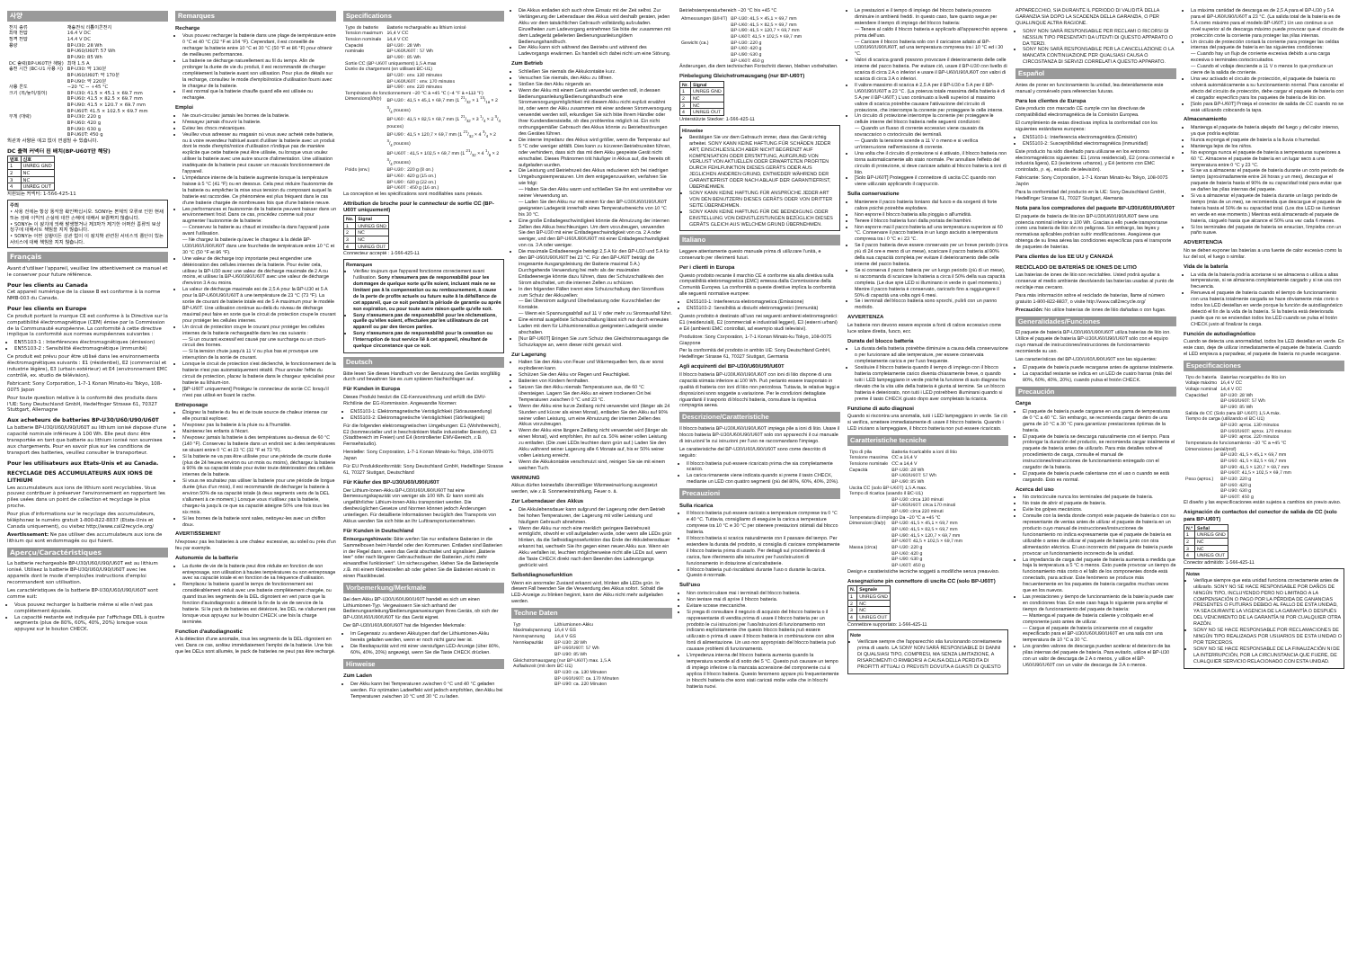사양
| 전지 종류 | 재충전식 리튬이온전지 |
| 최대 전압 | 16.4 V DC |
| 정격 전압 | 14.4 V DC |
| 용량 | BP-U30: 28 Wh BP-U60/U60T: 57 Wh BP-U90: 85 Wh |
| DC 출력(BP-U60T만 해당) | 최대 1.5 A |
| 충전 시간 (BC-U1 사용 시) | BP-U30: 약 130분 BP-U60/U60T: 약 170분 BP-U90: 약 220분 |
| 사용 온도 | −20 °C ~ +45 °C |
| 크기 (폭/높이/깊이) | BP-U30: 41.5 × 45.1 × 69.7 mm BP-U60: 41.5 × 82.5 × 69.7 mm BP-U90: 41.5 × 120.7 × 69.7 mm BP-U60T: 41.5 × 102.5 × 69.7 mm |
| 무게 (대략) | BP-U30: 220 g BP-U60: 420 g BP-U90: 630 g BP-U60T: 450 g |
외관과 사양은 예고 없이 변경될 수 있습니다.
DC 출력 커넥터 핀 배치(BP-U60T만 해당)
| 번호 | 신호 |
| --- | --- |
| 1 | UNREG GND |
| 2 | NC |
| 3 | NC |
| 4 | UNREG OUT |
지원되는 커넥터: 1-566-425-11
주의
• 사용 전에는 항상 동작을 확인하십시오. SONY는 본체의 오류로 인한 현재 또는 잠재 이익의 손실에 대한 손해에 대해서 보증하지 않습니다.
• SONY는 이 장치에 의해 발생했거나 제3자가 제기한 어떠한 종류의 보상 청구에 대해서도 책임을 지지 않습니다.
• SONY는 어떤 상황이든 상관 없이 이 장치와 관련된 서비스의 중단이 있는 서비스에 대해 책임을 지지 않습니다.
Français
Avant d'utiliser l'appareil, veuillez lire attentivement ce manuel et le conserver pour future référence.
Pour les clients au Canada
Cet appareil numérique de la classe B est conforme à la norme NMB-003 du Canada.
Pour les clients en Europe
Ce produit portant la marque CE est conforme à la Directive sur la compatibilité électromagnétique (CEM) émise par la Commission de la Communauté européenne. La conformité à cette directive implique la conformité aux normes européennes suivantes :
EN55103-1 : Interférences électromagnétiques (émission)
EN55103-2 : Sensibilité électromagnétique (immunité)
Ce produit est prévu pour être utilisé dans les environnements électromagnétiques suivants : E1 (résidentiel), E2 (commercial et industrie légère), E3 (urbain extérieur) et E4 (environnement EMC contrôlé, ex. studio de télévision).
Fabricant: Sony Corporation, 1-7-1 Konan Minato-ku Tokyo, 108-0075 Japon
Pour toute question relative à la conformité des produits dans l'UE: Sony Deutschland GmbH, Hedelfinger Strasse 61, 70327 Stuttgart, Allemagne
Aux acheteurs de batteries BP-U30/U60/U90/U60T
La batterie BP-U30/U60/U90/U60T au lithium ionisé dispose d'une capacité nominale inférieure à 100 Wh. Elle peut donc être transportée en tant que batterie au lithium ionisé non soumises aux chargements. Pour en savoir plus sur les conditions de transport des batteries, veuillez consulter le transporteur.
Pour les utilisateurs aux Etats-Unis et au Canada.
RECYCLAGE DES ACCUMULATEURS AUX IONS DE LITHIUM
Les accumulateurs aux ions de lithium sont recyclables. Vous pouvez contribuer à préserver l'environnement en rapportant les piles usées dans un point de collection et recyclage le plus proche.
Pour plus d'informations sur le recyclage des accumulateurs, téléphonez le numéro gratuit 1-800-822-8837 (Etats-Unis et Canada uniquement), ou visitez http://www.call2recycle.org/
Avertissement: Ne pas utiliser des accumulateurs aux ions de lithium qui sont endommagés ou qui fuient.
Aperçu/Caractéristiques
La batterie rechargeable BP-U30/U60/U90/U60T est au lithium ionisé. Utilisez la batterie BP-U30/U60/U90/U60T avec les appareils dont le mode d'emploi/les instructions d'emploi recommandent son utilisation.
Les caractéristiques de la batterie BP-U30/U60/U90/U60T sont comme suit:
Vous pouvez recharger la batterie même si elle n'est pas complètement épuisée.
La capacité restante est indiquée par l'affichage DEL à quatre segments (plus de 80%, 60%, 40%, 20%) lorsque vous appuyez sur le bouton CHECK.
Remarques
Recharge
Vous pouvez recharger la batterie dans une plage de température entre 0 °C et 40 °C (32 °F et 104 °F). Cependant, il est conseillé de recharger la batterie entre 10 °C et 30 °C (50 °F et 86 °F) pour obtenir de meilleures performances.
La batterie se décharge naturellement au fil du temps. Afin de prolonger la durée de vie du produit, il est recommandé de charger complètement la batterie avant son utilisation. Pour plus de détails sur la recharge, consultez le mode d'emploi/notice d'utilisation fourni avec le chargeur de la batterie.
Il est normal que la batterie chauffe quand elle est utilisée ou rechargée.
Emploi
Ne court-circuitez jamais les bornes de la batterie.
N'essayez jamais d'ouvrir la batterie.
Evitez les chocs mécaniques.
Veuillez vous adresser au magasin où vous avez acheté cette batterie, ou à votre revendeur habituel avant d'utiliser la batterie avec un produit dont le mode d'emploi/notice d'utilisation n'indique pas de manière explicite que cette batterie peut être utilisée, ou lorsque vous voulez utiliser la batterie avec une autre source d'alimentation. Une utilisation inadéquate de la batterie peut causer un mauvais fonctionnement de l'appareil.
L'impédance interne de la batterie augmente lorsque la température baisse à 5 °C (41 °F) ou en dessous. Cela peut réduire l'autonomie de la batterie ou empêcher la mise sous tension du composant auquel la batterie est raccordée. Ce phénomène est plus fréquent dans le cas d'une batterie chargée de nombreuses fois que d'une batterie neuve.
Les performances et l'autonomie de la batterie peuvent baisser dans un environnement froid. Dans ce cas, procédez comme suit pour augmenter l'autonomie de la batterie:
— Conservez la batterie au chaud et installez-la dans l'appareil juste avant l'utilisation.
— Ne chargez la batterie qu'avec le chargeur à la dédié BP-U30/U60/U90/U60T dans une fourchette de température entre 10 °C et 30 °C (50 °F et 86 °F).
Une valeur de décharge trop importante peut engendrer une détérioration des cellules internes de la batterie. Pour éviter cela, utilisez la BP-U30 avec une valeur de décharge maximale de 2 A ou moins, et utilisez la BP-U60/U90/U60T avec une valeur de décharge d'environ 3 A ou moins.
La valeur de décharge maximale est de 2,5 A pour la BP-U30 et 5 A pour la BP-U60/U90/U60T à une température de 23 °C (73 °F). La sortie de courant de batterie totale est de 5 A maximum pour le modèle BP-U60T. Une utilisation continue au-delà du niveau de décharge maximal peut faire en sorte que le circuit de protection coupe le courant pour protéger les cellules internes.
Un circuit de protection coupe le courant pour protéger les cellules internes de la batterie rechargeable dans les cas suivants :
— Si un courant excessif est causé par une surcharge ou un court-circuit des bornes.
— Si la tension chute jusqu'à 11 V ou plus bas et provoque une interruption de la sortie de courant.
Lorsque le circuit de protection s'est déclenché, le fonctionnement de la batterie n'est pas automatiquement rétabli. Pour annuler l'effet du circuit de protection, placez la batterie dans le chargeur spécialisé pour batterie au lithium-ion.
[BP-U60T uniquement] Protégez le connecteur de sortie CC lorsqu'il n'est pas utilisé en fixant le cache.
Entreposage
Éloignez la batterie du feu et de toute source de chaleur intense car elle pourrait exploser.
N'exposez pas la batterie à la pluie ou à l'humidité.
Maintenez les enfants à l'écart.
N'exposez jamais la batterie à des températures au-dessus de 60 °C (140 °F). Conservez la batterie dans un endroit sec à des températures se situant entre 0 °C et 23 °C (32 °F et 73 °F).
Si la batterie ne va pas être utilisée pour une période de courte durée (plus de 24 heures environ ou un mois ou moins), déchargez la batterie à 90% de sa capacité totale pour éviter toute détérioration des cellules internes de la batterie.
Si vous ne souhaitez pas utiliser la batterie pour une période de longue durée (plus d'un mois), il est recommandé de décharger la batterie à environ 50% de sa capacité totale (à deux segments verts de la DEL s'allument à ce moment.) Lorsque vous n'utilisez pas la batterie, chargez-la jusqu'à ce que sa capacité atteigne 50% une fois tous les six mois.
Si les bornes de la batterie sont sales, nettoyez-les avec un chiffon doux.
AVERTISSEMENT
N'exposez pas les batteries à une chaleur excessive, au soleil ou près d'un feu par exemple.
Autonomie de la batterie
La durée de vie de la batterie peut être réduite en fonction de son entreposage, son utilisation à hautes températures ou son entreposage avec sa capacité totale et en fonction de sa fréquence d'utilisation.
Remplacez la batterie quand le temps de fonctionnement est considérablement réduit avec une batterie complètement chargée, ou quand tous les segments de la DEL clignotent en vert parce que la fonction d'autodiagnostic a détecté la fin de la vie de service de la batterie. Si le pack de batteries est détérioré, les DEL ne s'allument pas lorsque vous appuyez sur le bouton CHECK une fois la charge terminée.
Fonction d'autodiagnostic
A la détection d'une anomalie, tous les segments de la DEL clignotent en vert. Dans ce cas, arrêtez immédiatement l'emploi de la batterie. Une fois que les DELs sont allumés, le pack de batteries ne peut pas être rechargé.
Specifications
| Type de batterie | Batterie rechargeable au lithium ionisé |
| Tension maximum | 16,4 V CC |
| Tension nominale | 14,4 V CC |
| Capacité nominale | BP-U30 : 28 Wh BP-U60/U60T : 57 Wh BP-U90 : 85 Wh |
| Sortie CC (BP-U60T uniquement) 1,5 A max | |
| Durée de chargement (en utilisant BC-U1) | |
| | BP-U30 : env. 130 minutes BP-U60/U60T : env. 170 minutes BP-U90 : env. 220 minutes |
| Température de fonctionnement −20 °C à +45 °C (−4 °F à +113 °F) | |
| Dimensions(l/h/p) | BP-U30 : 41,5 × 45,1 × 69,7 mm (1 21/32 × 1 13/16 × 2 3/4 pouces) BP-U60 : 41,5 × 82,5 × 69,7 mm (1 21/32 × 3 1/4 × 2 3/4 pouces) BP-U90 : 41,5 × 120,7 × 69,7 mm (1 21/32 × 4 3/4 × 2 3/4 pouces) BP-U60T : 41,5 × 102,5 × 69,7 mm (1 21/32 × 4 1/8 × 2 3/4 pouces) |
| Poids (env.) | BP-U30 : 220 g (8 on.) BP-U60 : 420 g (15 on.) BP-U90 : 630 g (22 on.) BP-U60T : 450 g (16 on.) |
La conception et les spécifications sont modifiables sans préavis.
Attribution de broche pour le connecteur de sortie CC (BP-U60T uniquement)
| No. | Signal |
| --- | --- |
| 1 | UNREG GND |
| 2 | NC |
| 3 | NC |
| 4 | UNREG OUT |
Connecteur accepté : 1-566-425-11
Remarques
Vérifiez toujours que l'appareil fonctionne correctement avant l'utilisation. Sony n'assumera pas de responsabilité pour les dommages de quelque sorte qu'ils soient, incluant mais ne se limitant pas à la compensation ou au remboursement, à cause de la perte de profits actuels ou futurs suite à la défaillance de cet appareil, que ce soit pendant la période de garantie ou après son expiration, ou pour toute autre raison quelle qu'elle soit.
Sony n'assumera pas de responsabilité pour les réclamations, quelle qu'elles soient, effectuées par les utilisateurs de cet appareil ou par des tierces parties.
Sony n'assumera pas de responsabilité pour la cessation ou l'interruption de tout service lié à cet appareil, résultant de quelque circonstance que ce soit.
Deutsch
Bitte lesen Sie dieses Handbuch vor der Benutzung des Geräts sorgfältig durch und bewahren Sie es zum späteren Nachschlagen auf.
Für Kunden in Europa
Dieses Produkt besitzt die CE-Kennzeichnung und erfüllt die EMV-Richtlinie der EG-Kommission. Angewandte Normen:
EN55103-1: Elektromagnetische Verträglichkeit (Störaussendung)
EN55103-2: Elektromagnetische Verträglichkeit (Störfestigkeit)
Für die folgenden elektromagnetischen Umgebungen: E1 (Wohnbereich), E2 (kommerzieller und in beschränktem Maße industrieller Bereich), E3 (Stadtbereich im Freien) und E4 (kontrollierter EMV-Bereich, z.B. Fernsehstudio).
Hersteller: Sony Corporation, 1-7-1 Konan Minato-ku Tokyo, 108-0075 Japan
Für EU Produktkonformität: Sony Deutschland GmbH, Hedelfinger Strasse 61, 70327 Stuttgart, Deutschland
Für Käufer des BP-U30/U60/U90/U60T
Der Lithium-Ionen-Akku BP-U30/U60/U90/U60T hat eine Bemessungskapazität von weniger als 100 Wh. Er kann somit als ungefährlicher Lithium-Ionen-Akku transportiert werden. Die diesbezüglichen Gesetze und Normen können jedoch Änderungen unterliegen. Für detaillierte Informationen bezüglich des Transports von Akkus wenden Sie sich bitte an Ihr Lufttransportunternehmen.
Für Kunden in Deutschland
Entsorgungshinweis: Bitte werfen Sie nur entladene Batterien in die Sammelboxen beim Handel oder den Kommunen. Entladen sind Batterien in der Regel dann, wenn das Gerät abschaltet und signalisiert „Batterie leer" oder nach längerer Gebrauchsdauer der Batterien „nicht mehr einwandfrei funktioniert". Um sicherzugehen, kleben Sie die Batteriepole z.B. mit einem Klebestreifen ab oder geben Sie die Batterien einzeln in einen Plastikbeutel.
Vorbemerkung/Merkmale
Bei dem Akku BP-U30/U60/U90/U60T handelt es sich um einen Lithiumionen-Typ. Vergewissern Sie sich anhand der Bedienungsanleitung/Bedienungsanweisungen Ihres Geräts, ob sich der BP-U30/U60/U90/U60T für das Gerät eignet.
Der BP-U30/U60/U90/U60T hat die folgenden Merkmale:
Im Gegensatz zu anderen Akkutypen darf der Lithiumionen-Akku bereits geladen werden, wenn er noch nicht ganz leer ist.
Die Restkapazität wird mit einer vierstufigen LED-Anzeige (über 80%, 60%, 40%, 20%) angezeigt, wenn Sie die Taste CHECK drücken.
Hinweise
Zum Laden
Der Akku kann bei Temperaturen zwischen 0 °C und 40 °C geladen werden. Für optimalen Ladeeffekt wird jedoch empfohlen, den Akku bei Temperaturen zwischen 10 °C und 30 °C zu laden.
Die Akkus entladen sich auch ohne Einsatz mit der Zeit selbst. Zur Verlängerung der Lebensdauer des Akkus wird deshalb geraten, jeden Akku vor dem tatsächlichen Gebrauch vollständig aufzuladen. Einzelheiten zum Ladevorgang entnehmen Sie bitte der zusammen mit dem Ladegerät gelieferten Bedienungsanleitung/dem Bedienungshandbuch.
Der Akku kann sich während des Betriebs und während des Ladevorgangs erwärmen. Es handelt sich dabei nicht um eine Störung.
Zum Betrieb
Schließen Sie niemals die Akkukontakte kurz.
Versuchen Sie niemals, den Akku zu öffnen.
Stoßen Sie den Akku nirgends an.
Wenn der Akku mit einem Gerät verwendet werden soll, in dessen Bedienungsanleitung/Bedienungshandbuch eine Stromversorgungsmöglichkeit mit diesem Akku nicht explizit erwähnt ist, oder wenn der Akku zusammen mit einer anderen Stromversorgung verwendet werden soll, erkundigen Sie sich bitte Ihrem Händler oder Ihrer Kundendienststelle, ob dies problemlos möglich ist. Ein nicht ordnungsgemäßer Gebrauch des Akkus könnte zu Betriebsstörungen des Gerätes führen.
Die interne Impedanz des Akkus wird größer, wenn die Temperatur auf 5 °C oder weniger abfällt. Dies kann zu kürzeren Betriebszeiten führen, oder verhindern, dass sich das mit dem Akku gespeiste Gerät nicht einschaltet. Dieses Phänomen tritt häufiger in Akkus auf, die bereits oft aufgeladen wurden.
Die Leistung und Betriebszeit des Akkus reduzieren sich bei niedrigen Umgebungstemperaturen. Um dem entgegenzuwirken, verfahren Sie wie folgt:
— Halten Sie den Akku warm und schließen Sie ihn erst unmittelbar vor seiner Verwendung an.
— Laden Sie den Akku nur mit einem für den BP-U30/U60/U90/U60T geeigneten Ladegerät innerhalb eines Temperaturbereichs von 10 °C bis 30 °C.
Eine große Entladegeschwindigkeit könnte die Abnutzung der internen Zellen des Akkus beschleunigen. Um dem vorzubeugen, verwenden Sie den BP-U30 mit einer Entladegeschwindigkeit von ca. 2 A oder weniger, und den BP-U60/U90/U60T mit einer Entladegeschwindigkeit von ca. 3 A oder weniger.
Die maximale Entladeenergie beträgt 2,5 A für den BP-U30 und 5 A für den BP-U60/U90/U60T bei 23 °C. Für den BP-U60T beträgt die insgesamte Ausgangsleistung der Batterie maximal 5 A.) Durchgehende Verwendung bei mehr als der maximalen Entladeenergie könnte dazu führen, dass der Schutzschaltkreis den Strom abschaltet, um die internen Zellen zu schützen.
In den folgenden Fällen trennt eine Schutzschaltung den Stromfluss zum Schutz der Akkuzellen:
— Bei Überstrom aufgrund Überbelastung oder Kurzschließen der Kontakte.
— Wenn ein Spannungsabfall auf 11 V oder mehr zu Stromausfall führt.
Eine einmal ausgelöste Schutzschaltung lässt sich nur durch erneutes Laden mit dem für Lithiumionenakkus geeigneten Ladegerät wieder abschalten.
[Nur BP-U60T] Bringen Sie zum Schutz des Gleichstromausgangs die Schutzkappe an, wenn dieser nicht genutzt wird.
Zur Lagerung
Halten Sie den Akku von Feuer und Wärmequellen fern, da er sonst explodieren kann.
Schützen Sie den Akku vor Regen und Feuchtigkeit.
Batterien von Kindern fernhalten.
Setzen Sie den Akku niemals Temperaturen aus, die 60 °C übersteigen. Lagern Sie den Akku an einem trockenen Ort bei Temperaturen zwischen 0 °C und 23 °C.
Wenn der Akku eine kurze Zeitlang nicht verwendet wird (länger als 24 Stunden und kürzer als einen Monat), entladen Sie den Akku auf 90% seiner vollen Leistung, um eine Abnutzung der internen Zellen des Akkus vorzubeugen.
Wenn der Akku eine längere Zeitlang nicht verwendet wird (länger als einen Monat), wird empfohlen, ihn auf ca. 50% seiner vollen Leistung zu entladen. (Die zwei LEDs leuchten dann grün auf.) Laden Sie den Akku während seiner Lagerung alle 6 Monate auf, bis er 50% seiner vollen Leistung erreicht.
Wenn die Akkukontakte verschmutzt sind, reinigen Sie sie mit einem weichen Tuch.
WARNUNG
Akkus dürfen keinesfalls übermäßiger Wärmeeinwirkung ausgesetzt werden, wie z.B. Sonneneinstrahlung, Feuer o. ä.
Zur Lebensdauer des Akkus
Die Akkulebensdauer kann aufgrund der Lagerung oder dem Betrieb bei hohen Temperaturen, der Lagerung mit voller Leistung und häufigem Gebrauch abnehmen.
Wenn der Akku nur noch eine merklich geringere Betriebszeit ermöglicht, obwohl er voll aufgeladen wurde, oder wenn alle LEDs grün blinken, da die Selbstdiagnosefunktion das Ende der Akkulebensdauer erkannt hat, wechseln Sie ihn gegen einen neuen Akku aus. Wenn ein Akku verfallen ist, leuchten möglicherweise nicht alle LEDs auf, wenn die Taste CHECK direkt nach dem Beenden des Ladevorgangs gedrückt wird.
Selbstdiagnosefunktion
Wenn ein anormaler Zustand erkannt wird, blinken alle LEDs grün. In diesem Fall beenden Sie die Verwendung des Akkus sofort. Sobald die LED-Anzeige zu blinken beginnt, kann der Akku nicht mehr aufgeladen werden.
Techne Daten
| Typ | Lithiumionen-Akku |
| Maximalspannung | 16,4 V GS |
| Nennspannung | 14,4 V GS |
| Nennkapazität | BP-U30: 28 Wh BP-U60/U60T: 57 Wh BP-U90: 85 Wh |
| Gleichstromausgang (nur BP-U60T) max. 1,5 A | |
| Aufladezeit (mit dem BC-U1) | |
| | BP-U30: ca. 130 Minuten BP-U60/U60T: ca. 170 Minuten BP-U90: ca. 220 Minuten |
Betriebstemperaturbereich −20 °C bis +45 °C
| Abmessungen (B/H/T) | BP-U30: 41,5 × 45,1 × 69,7 mm BP-U60: 41,5 × 82,5 × 69,7 mm BP-U90: 41,5 × 120,7 × 69,7 mm BP-U60T: 41,5 × 102,5 × 69,7 mm |
| Gewicht (ca.) | BP-U30: 220 g BP-U60: 420 g BP-U90: 630 g BP-U60T: 450 g |
Änderungen, die dem technischen Fortschritt dienen, bleiben vorbehalten.
Pinbelegung Gleichstromausgang (nur BP-U60T)
| Nr. | Signal |
| --- | --- |
| 1 | UNREG GND |
| 2 | NC |
| 3 | NC |
| 4 | UNREG OUT |
Unterstützte Stecker: 1-566-425-11
Hinweise
Bestätigen Sie vor dem Gebrauch immer, dass das Gerät richtig arbeitet. SONY KANN KEINE HAFTUNG FÜR SCHÄDEN JEDER ART, EINSCHLIESSLICH ABER NICHT BEGRENZT AUF KOMPENSATION ODER ERSTATTUNG, AUFGRUND VON VERLUST VON AKTUELLEN ODER ERWARTETEN PROFITEN DURCH FEHLFUNKTION DIESES GERÄTS ODER AUS JEGLICHEN ANDEREN GRUND, ENTWEDER WÄHREND DER GARANTIEFRIST ODER NACH ABLAUF DER GARANTIEFRIST, ÜBERNEHMEN.
SONY KANN KEINE HAFTUNG FÜR ANSPRÜCHE JEDER ART VON DEN BENUTZERN DIESES GERÄTS ODER VON DRITTER SEITE ÜBERNEHMEN.
SONY KANN KEINE HAFTUNG FÜR DIE BEENDIGUNG ODER EINSTELLUNG VON DIENSTLEISTUNGEN BEZÜGLICH DIESES GERÄTS GLEICH AUS WELCHEM GRUND ÜBERNEHMEN.
Italiano
Leggere attentamente questo manuale prima di utilizzare l'unità, e conservarlo per riferimenti futuri.
Per i clienti in Europa
Questo prodotto recante il marchio CE è conforme sia alla direttiva sulla compatibilità elettromagnetica (EMC) emessa dalla Commissione della Comunità Europea. La conformità a queste direttive implica la conformità alle seguenti normative europee:
EN55103-1: Interferenza elettromagnetica (Emissione)
EN55103-2: Sensibilità ai disturbi elettromagnetici (Immunità)
Questo prodotto è destinato all'uso nei seguenti ambienti elettromagnetici: E1 (residenziali), E2 (commerciali e industriali leggeri), E3 (esterni urbani) e E4 (ambienti EMC controllati, ad esempio studi televisivi).
Produttore: Sony Corporation, 1-7-1 Konan Minato-ku Tokyo, 108-0075 Giappone
Per la conformità del prodotto in ambito UE: Sony Deutschland GmbH, Hedelfinger Strasse 61, 70327 Stuttgart, Germania
Agli acquirenti del BP-U30/U60/U90/U60T
Il blocco batteria BP-U30/U60/U90/U60T con ioni di litio dispone di una capacità stimata inferiore ai 100 Wh. Può pertanto essere trasportato in qualità di batteria con ioni di litio non pericolosa. Tuttavia, le relative leggi e disposizioni sono soggette a variazione. Per le condizioni dettagliate riguardanti il trasporto di blocchi batteria, consultare la rispettiva compagnia aerea.
Descrizione/Caratteristiche
Il blocco batteria BP-U30/U60/U90/U60T impiega pile a ioni di litio. Usare il blocco batteria BP-U30/U60/U90/U60T solo con apparecchi il cui manuale di istruzioni/ le cui istruzioni per l'uso ne raccomandano l'impiego.
Le caratteristiche del BP-U30/U60/U90/U60T sono come descritto di seguito:
Il blocco batteria può essere ricaricato prima che sia completamente scarico.
La carica rimanente viene indicata quando si preme il tasto CHECK, mediante un LED con quattro segmenti (più del 80%, 60%, 40%, 20%).
Precauzioni
Sulla ricarica
Il blocco batteria può essere caricato a temperature comprese tra 0 °C e 40 °C. Tuttavia, consigliamo di eseguire la carica a temperature comprese tra 10 °C e 30 °C per ottenere prestazioni ottimali dal blocco batteria.
Il blocco batteria si scarica naturalmente con il passare del tempo. Per estendere la durata del prodotto, si consiglia di caricare completamente il blocco batteria prima di usarlo. Per dettagli sul procedimento di carica, fare riferimento alle istruzioni per l'uso/istruzioni di funzionamento in dotazione al caricabatterie.
Il blocco batteria può riscaldarsi durante l'uso o durante la carica. Questo è normale.
Sull'uso
Non cortocircuitare mai i terminali del blocco batteria.
Non tentare mai di aprire il blocco batteria.
Evitare scosse meccaniche.
Si prega di consultare il negozio di acquisto del blocco batteria o il rappresentante di vendita prima di usare il blocco batteria per un prodotto le cui istruzioni per l'uso/istruzioni di funzionamento non indicano esplicitamente che questo blocco batteria può essere utilizzato o prima di usare il blocco batteria in combinazione con altre fonti di alimentazione. Un uso non appropriato del blocco batteria può causare problemi di funzionamento.
L'impedenza interna del blocco batteria aumenta quando la temperatura scende al di sotto dei 5 °C. Questo può causare un tempo di impiego inferiore o la mancata accensione del componente cui si applica il blocco batteria. Questo fenomeno appare più frequentemente in blocchi batteria che sono stati caricati molte volte che in blocchi batteria nuovi.
Le prestazioni e il tempo di impiego del blocco batteria possono diminuire in ambienti freddi. In questo caso, fare quanto segue per estendere il tempo di impiego del blocco batteria:
— Tenere al caldo il blocco batteria e applicarlo all'apparecchio appena prima dell'uso.
— Caricare il blocco batteria solo con il caricatore adatto al BP-U30/U60/U90/U60T, ad una temperatura compresa tra i 10 °C ed i 30 °C.
Valori di scarica grandi possono provocare il deterioramento delle celle interne del pacco batteria. Per evitare ciò, usare il BP-U30 con livello di scarica di circa 2 A o inferiori e usare il BP-U60/U90/U60T con valori di scarica di circa 3 A o inferiori.
Il valore massimo di scarica è 2,5 A per il BP-U30 e 5 A per il BP-U60/U90/U60T a 23 °C. (La potenza totale massima della batteria è di 5 A per il BP-U60T.) L'uso continuato a livelli superiori al massimo valore di scarica potrebbe causare l'attivazione del circuito di protezione, che interrompe la corrente per proteggere le celle interne.
Un circuito di protezione interrompe la corrente per proteggere le cellule interne del blocco batteria nelle seguenti condizioni:
— Quando un flusso di corrente eccessivo viene causato da sovraccarico o cortocircuito dei terminali.
— Quando la tensione scende a 11 V o meno e si verifica un'interruzione nell'emissione di corrente.
Una volta che il circuito di protezione si è attivato, il blocco batteria non torna automaticamente allo stato normale. Per annullare l'effetto del circuito di protezione, si deve caricare adatto al blocco batteria a ioni di litio.
[Solo BP-U60T] Proteggere il connettore di uscita CC quando non viene utilizzato applicando il cappuccio.
Sulla conservazione
Mantenere il pacco batteria lontano dal fuoco e da sorgenti di forte calore poiché potrebbe esplodere.
Non esporre il blocco batteria alla pioggia o all'umidità.
Tenere il blocco batteria fuori dalla portata dei bambini.
Non esporre mai il pacco batteria ad una temperatura superiore ai 60 °C. Conservare il pacco batteria in un luogo asciutto a temperatura compresa tra i 0 °C e i 23 °C.
Se il pacco batteria deve essere conservato per un breve periodo (circa più di 24 ore e meno di un mese), scaricare il pacco batteria al 90% della sua capacità completa per evitare il deterioramento delle celle interne del pacco batteria.
Se si conserva il pacco batteria per un lungo periodo (più di un mese), si raccomanda di scaricare la batteria a circa il 50% della sua capacità completa. (Le due spie LED si illuminano in verde in quel momento.) Mentre il pacco batteria è conservato, caricarlo fino a raggiungere il 50% di capacità una volta ogni 6 mesi.
Se i terminali del blocco batteria sono sporchi, pulirli con un panno morbido.
AVVERTENZA
Le batterie non devono essere esposte a fonti di calore eccessivo come luce solare diretta, fuoco, ecc.
Durata del blocco batteria
La durata della batteria potrebbe diminuire a causa della conservazione o per funzionare ad alte temperature, per essere conservata completamente carica e per l'uso frequente.
Sostituire il blocco batteria quando il tempo di impiego con il blocco batteria completamente carico diventa chiaramente breve, o quando tutti i LED lampeggiano in verde poiché la funzione di auto diagnosi ha rilevato che la vita utile della batteria è giunta al termine. Se un blocco batteria è deteriorato, non tutti i LED potrebbero illuminarsi quando si preme il tasto CHECK giusto dopo aver completato la ricarica.
Funzione di auto diagnosi
Quando si riscontra una anomalia, tutti i LED lampeggiano in verde. Se ciò si verifica, smettere immediatamente di usare il blocco batteria. Quando i LED iniziano a lampeggiare, il blocco batteria non può essere ricaricato.
Caratteristiche tecniche
| Tipo di pila | Batteria ricaricabile a ioni di litio |
| Tensione massima | CC a 16,4 V |
| Tensione nominale | CC a 14,4 V |
| Capacità | BP-U30: 28 Wh BP-U60/U60T: 57 Wh BP-U90: 85 Wh |
| Uscita CC (solo BP-U60T) 1,5 A max. | |
| Tempo di ricarica (usando il BC-U1) | |
| | BP-U30: circa 130 minuti BP-U60/U60T: circa 170 minuti BP-U90: circa 220 minuti |
| Temperatura di impiego Da −20 °C a +45 °C | |
| Dimensioni (l/a/p) | BP-U30: 41,5 × 45,1 × 69,7 mm BP-U60: 41,5 × 82,5 × 69,7 mm BP-U90: 41,5 × 120,7 × 69,7 mm BP-U60T: 41,5 × 102,5 × 69,7 mm |
| Massa (circa) | BP-U30: 220 g BP-U60: 420 g BP-U90: 630 g BP-U60T: 450 g |
Design e caratteristiche tecniche soggetti a modifiche senza preavviso.
Assegnazione pin connettore di uscita CC (solo BP-U60T)
| N. | Segnale |
| --- | --- |
| 1 | UNREG GND |
| 2 | NC |
| 3 | NC |
| 4 | UNREG OUT |
Connettore supportato: 1-566-425-11
Note
Verificare sempre che l'apparecchio stia funzionando correttamente prima di usarlo. LA SONY NON SARÀ RESPONSABILE DI DANNI DI QUALSIASI TIPO, COMPRESI, MA SENZA LIMITAZIONE, A RISARCIMENTI O RIMBORSI A CAUSA DELLA PERDITA DI PROFITTI ATTUALI O PREVISTI DOVUTA A GUASTI DI QUESTO
APPARECCHIO, SIA DURANTE IL PERIODO DI VALIDITÀ DELLA GARANZIA SIA DOPO LA SCADENZA DELLA GARANZIA, O PER QUALUNQUE ALTRA RAGIONE.
SONY NON SARÀ RESPONSABILE PER RECLAMI O RICORSI DI NESSUN TIPO PRESENTATI DA UTENTI DI QUESTO APPARATO O DA TERZI.
SONY NON SARÀ RESPONSABILE PER LA CANCELLAZIONE O LA MANCATA CONTINUAZIONE PER QUALSIASI CAUSA O CIRCOSTANZA DI SERVIZI CORRELATI A QUESTO APPARATO.
Español
Antes de poner en funcionamiento la unidad, lea detenidamente este manual y consérvelo para referencias futuras.
Para los clientes de Europa
Este producto con marcado CE cumple con las directivas de compatibilidad electromagnética de la Comisión Europea.
El cumplimiento de estas directivas implica la conformidad con los siguientes estándares europeos:
EN55103-1: Interferencia electromagnética (Emisión)
EN55103-2: Susceptibilidad electromagnética (Inmunidad)
Este producto ha sido diseñado para utilizarse en los entornos electromagnéticos siguientes: E1 (zona residencial), E2 (zona comercial e industria ligera), E3 (exteriores urbanos), y E4 (entorno con EMC controlado, p. ej., estudio de televisión).
Fabricante: Sony Corporation, 1-7-1 Konan Minato-ku Tokyo, 108-0075 Japón
Para la conformidad del producto en la UE: Sony Deutschland GmbH, Hedelfinger Strasse 61, 70327 Stuttgart, Alemania
Nota para los compradores del paquete BP-U30/U60/U90/U60T
El paquete de batería de litio ion BP-U30/U60/U90/U60T tiene una potencia nominal inferior a 100 Wh. Gracias a ello puede transportarse como una batería de litio ión no peligrosa. Sin embargo, las leyes y normativas aplicables podrían sufrir modificaciones. Asegúrese que obtenga de su línea aérea las condiciones específicas para el transporte de paquetes de baterías.
Para clientes de los EE UU y CANADÁ
RECICLADO DE BATERÍAS DE IONES DE LITIO
Las baterías de iones de litio son reciclables. Usted podrá ayudar a conservar el medio ambiente devolviendo las baterías usadas al punto de reciclaje mas cercano.
Para más información sobre el reciclado de baterías, llame al número gratuito 1-800-822-8837, o visite http://www.call2recycle.org/
Precaución: No utilice baterías de iones de litio dañadas o con fugas.
Generalidades/Funciones
El paquete de batería BP-U30/U60/U90/U60T utiliza baterías de litio ion. Utilice el paquete de batería BP-U30/U60/U90/U60T sólo con el equipo cuyo manual de instrucciones/instrucciones de funcionamiento recomiende su uso.
Las características del BP-U30/U60/U90/U60T son las siguientes:
El paquete de batería puede recargarse antes de agotarse totalmente.
La capacidad restante se indica en un LED de cuatro barras (más del 80%, 60%, 40%, 20%), cuando pulsa el botón CHECK.
Precaución
Carga
El paquete de batería puede cargarse en una gama de temperaturas de 0 °C a 40 °C. Sin embargo, se recomienda cargar dentro de una gama de 10 °C a 30 °C para garantizar prestaciones óptimas de la batería.
El paquete de batería se descarga naturalmente con el tiempo. Para prolongar la duración del producto, se recomienda cargar totalmente el paquete de batería antes de utilizarlo. Para más detalles sobre el procedimiento de carga, consulte el manual de instrucciones/instrucciones de funcionamiento entregado con el cargador de la batería.
El paquete de batería puede calentarse con el uso o cuando se está cargando. Esto es normal.
Acerca del uso
No cortocircuite nunca los terminales del paquete de batería.
No trate de abrir el paquete de batería.
Evite los golpes mecánicos.
Consulte con la tienda donde compró este paquete de batería o con su representante de ventas antes de utilizar el paquete de batería en un producto cuyo manual de instrucciones/instrucciones de funcionamiento no indica expresamente que el paquete de batería es utilizable o antes de utilizar el paquete de batería junto con otra alimentación eléctrica. El uso incorrecto del paquete de batería puede provocar un funcionamiento incorrecto de la unidad.
La impedancia de carga del paquete de batería aumenta a medida que baja la temperatura a 5 °C o menos. Esto puede provocar un tiempo de funcionamiento más corto o el fallo de los componentes donde está conectado, para activar. Este fenómeno se produce más frecuentemente en los paquetes de batería cargados muchas veces que en los nuevos.
Las prestaciones y tiempo de funcionamiento de la batería puede caer en condiciones frías. En este caso haga lo siguiente para ampliar el tiempo de funcionamiento del paquete de batería:
— Mantenga el paquete de batería caliente y colóquelo en el componente justo antes de utilizar.
— Cargue el paquete de batería únicamente con el cargador especificado para el BP-U30/U60/U90/U60T en una sala con una temperatura de 10 °C a 30 °C.
Los grandes valores de descarga pueden acelerar el deterioro de las pilas internas del paquete de batería. Para evitarlo, utilice el BP-U30 con un valor de descarga de 2 A o menos, y utilice el BP-U60/U90/U60T con un valor de descarga de 3 A o menos.
La máxima cantidad de descarga es de 2,5 A para el BP-U30 y 5 A para el BP-U60/U90/U60T a 23 °C. (La salida total de la batería es de 5 A como máximo para el modelo BP-U60T.) Un uso continuo a un nivel superior al de descarga máximo puede provocar que el circuito de protección corte la corriente para proteger las pilas internas.
Un circuito de protección cortará la corriente para proteger las celdas internas del paquete de batería en las siguientes condiciones:
— Cuando hay un flujo de corriente excesiva debido a una carga excesiva o terminales cortocircuitados.
— Cuando el voltaje desciende a 11 V o menos lo que produce un cierre de la salida de corriente.
Una vez activado el circuito de protección, el paquete de batería no volverá automáticamente a su funcionamiento normal. Para cancelar el efecto del circuito de protección, debe cargar el paquete de batería con el cargador específico para los paquetes de batería de litio ion.
[Solo para BP-U60T] Proteja el conector de salida de CC cuando no se esté utilizando colocando la tapa.
Almacenamiento
Mantenga el paquete de batería alejado del fuego y del calor intenso, ya que podría explotar.
Nunca exponga el paquete de batería a la lluvia o humedad.
Mantenga lejos de los niños.
No exponga nunca el paquete de batería a temperaturas superiores a 60 °C. Almacene el paquete de batería en un lugar seco a una temperatura entre 0 °C y 23 °C.
Si se va a almacenar el paquete de batería durante un corto periodo de tiempo (aproximadamente entre 24 horas y un mes), descargue el paquete de batería hasta el 90% de su capacidad total para evitar que se dañen las pilas internas del paquete.
Si va a almacenar el paquete de batería durante un largo periodo de tiempo (más de un mes), se recomienda que descargue el paquete de batería hasta el 50% de su capacidad total. (Los dos LED se iluminan en verde en ese momento.) Mientras está almacenado el paquete de batería, cárguelo hasta que alcance el 50% una vez cada 6 meses.
Si los terminales del paquete de batería se ensucian, límpielos con un paño suave.
ADVERTENCIA
No se deben exponer las baterías a una fuente de calor excesivo como la luz del sol, el fuego o similar.
Vida de la batería
La vida de la batería podría acortarse si se almacena o utiliza a altas temperaturas, si se almacena completamente cargado y si se usa con frecuencia.
Renueva el paquete de batería cuando el tiempo de funcionamiento con una batería totalmente cargada se hace obviamente más corto o todos los LED destellan en verde porque la función de autodiagnóstico detectó el fin de la vida de la batería. Si la batería está deteriorada puede que no se enciendan todos los LED cuando se pulsa el botón CHECK justo al finalizar la carga.
Función de autodiagnóstico
Cuando se detecta una anormalidad, todos los LED destellan en verde. En este caso, deje de utilizar inmediatamente el paquete de batería. Cuando el LED empieza a parpadear, el paquete de batería no puede recargarse.
Especificaciones
| Tipo de batería | Baterías recargables de litio ion |
| Voltaje máximo | 16,4 V CC |
| Voltaje nominal | 14,4 V CC |
| Capacidad | BP-U30: 28 Wh BP-U60/U60T: 57 Wh BP-U90: 85 Wh |
| Salida de CC (Solo para BP-U60T) 1,5 A máx. | |
| Tiempo de carga (utilizando el BC-U1) | |
| | BP-U30: aprox. 130 minutos BP-U60/U60T: aprox. 170 minutos BP-U90: aprox. 220 minutos |
| Temperatura de funcionamiento −20 °C a +45 °C | |
| Dimensiones (an/al/prof) | |
| | BP-U30: 41,5 × 45,1 × 69,7 mm BP-U60: 41,5 × 82,5 × 69,7 mm BP-U90: 41,5 × 120,7 × 69,7 mm BP-U60T: 41,5 × 102,5 × 69,7 mm |
| Peso (aprox.) | BP-U30: 220 g BP-U60: 420 g BP-U90: 630 g BP-U60T: 450 g |
El diseño y las especificaciones están sujetos a cambios sin previo aviso.
Asignación de contactos del conector de salida de CC (solo para BP-U60T)
| N.º | Señal |
| --- | --- |
| 1 | UNREG GND |
| 2 | NC |
| 3 | NC |
| 4 | UNREG OUT |
Conector admitido: 1-566-425-11
Notas
Verifique siempre que esta unidad funciona correctamente antes de utilizarlo. SONY NO SE HACE RESPONSABLE POR DAÑOS DE NINGÚN TIPO, INCLUYENDO PERO NO LIMITADO A LA COMPENSACIÓN O PAGO POR LA PÉRDIDA DE GANANCIAS PRESENTES O FUTURAS DEBIDO AL FALLO DE ESTA UNIDAD, YA SEA DURANTE LA VIGENCIA DE LA GARANTÍA O DESPUÉS DEL VENCIMIENTO DE LA GARANTÍA NI POR CUALQUIER OTRA RAZÓN.
SONY NO SE HACE RESPONSABLE POR RECLAMACIONES DE NINGÚN TIPO REALIZADAS POR USUARIOS DE ESTA UNIDAD O POR TERCEROS.
SONY NO SE HACE RESPONSABLE DE LA FINALIZACIÓN NI DE LA INTERRUPCIÓN, POR LA CIRCUNSTANCIA QUE FUERE, DE CUALQUIER SERVICIO RELACIONADO CON ESTA UNIDAD.